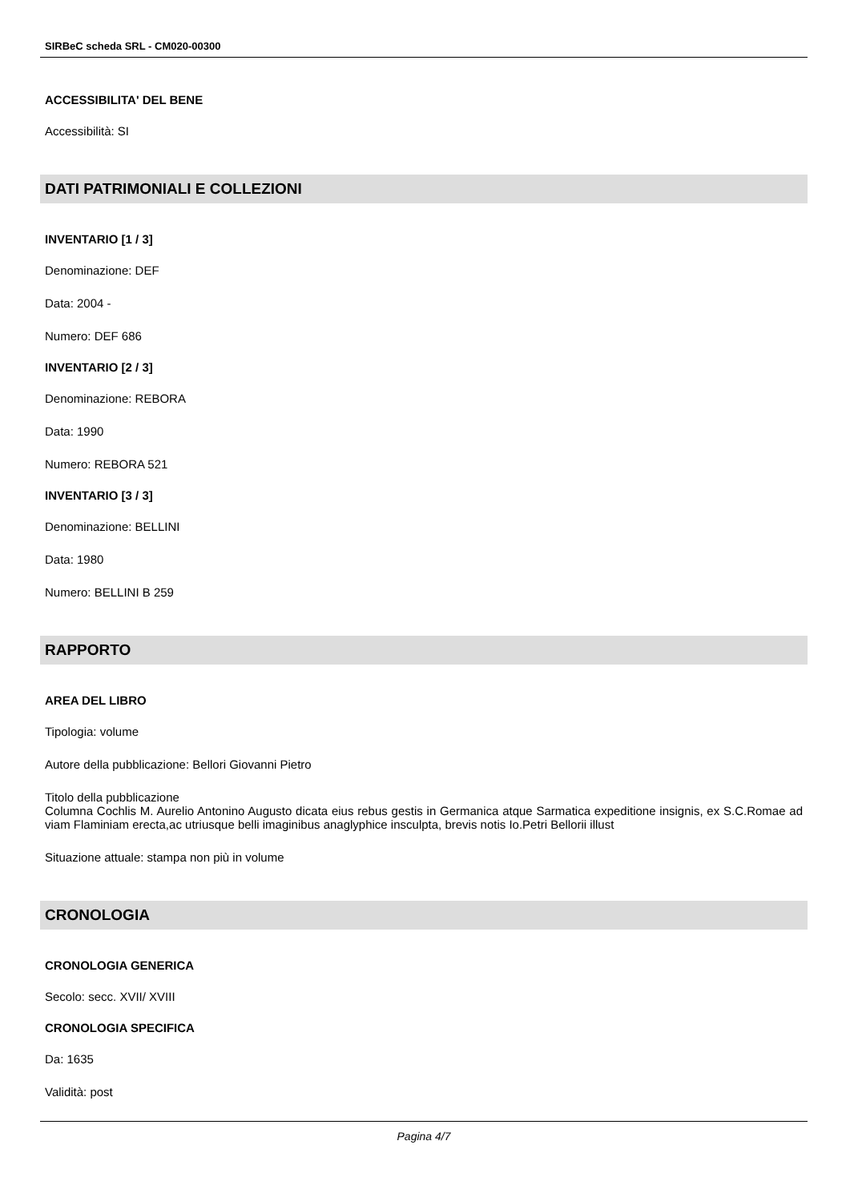SIRBeC scheda SRL - CM020-00300
ACCESSIBILITA' DEL BENE
Accessibilità: SI
DATI PATRIMONIALI E COLLEZIONI
INVENTARIO [1 / 3]
Denominazione: DEF
Data: 2004 -
Numero: DEF 686
INVENTARIO [2 / 3]
Denominazione: REBORA
Data: 1990
Numero: REBORA 521
INVENTARIO [3 / 3]
Denominazione: BELLINI
Data: 1980
Numero: BELLINI B 259
RAPPORTO
AREA DEL LIBRO
Tipologia: volume
Autore della pubblicazione: Bellori Giovanni Pietro
Titolo della pubblicazione
Columna Cochlis M. Aurelio Antonino Augusto dicata eius rebus gestis in Germanica atque Sarmatica expeditione insignis, ex S.C.Romae ad viam Flaminiam erecta,ac utriusque belli imaginibus anaglyphice insculpta, brevis notis Io.Petri Bellorii illust
Situazione attuale: stampa non più in volume
CRONOLOGIA
CRONOLOGIA GENERICA
Secolo: secc. XVII/ XVIII
CRONOLOGIA SPECIFICA
Da: 1635
Validità: post
Pagina 4/7